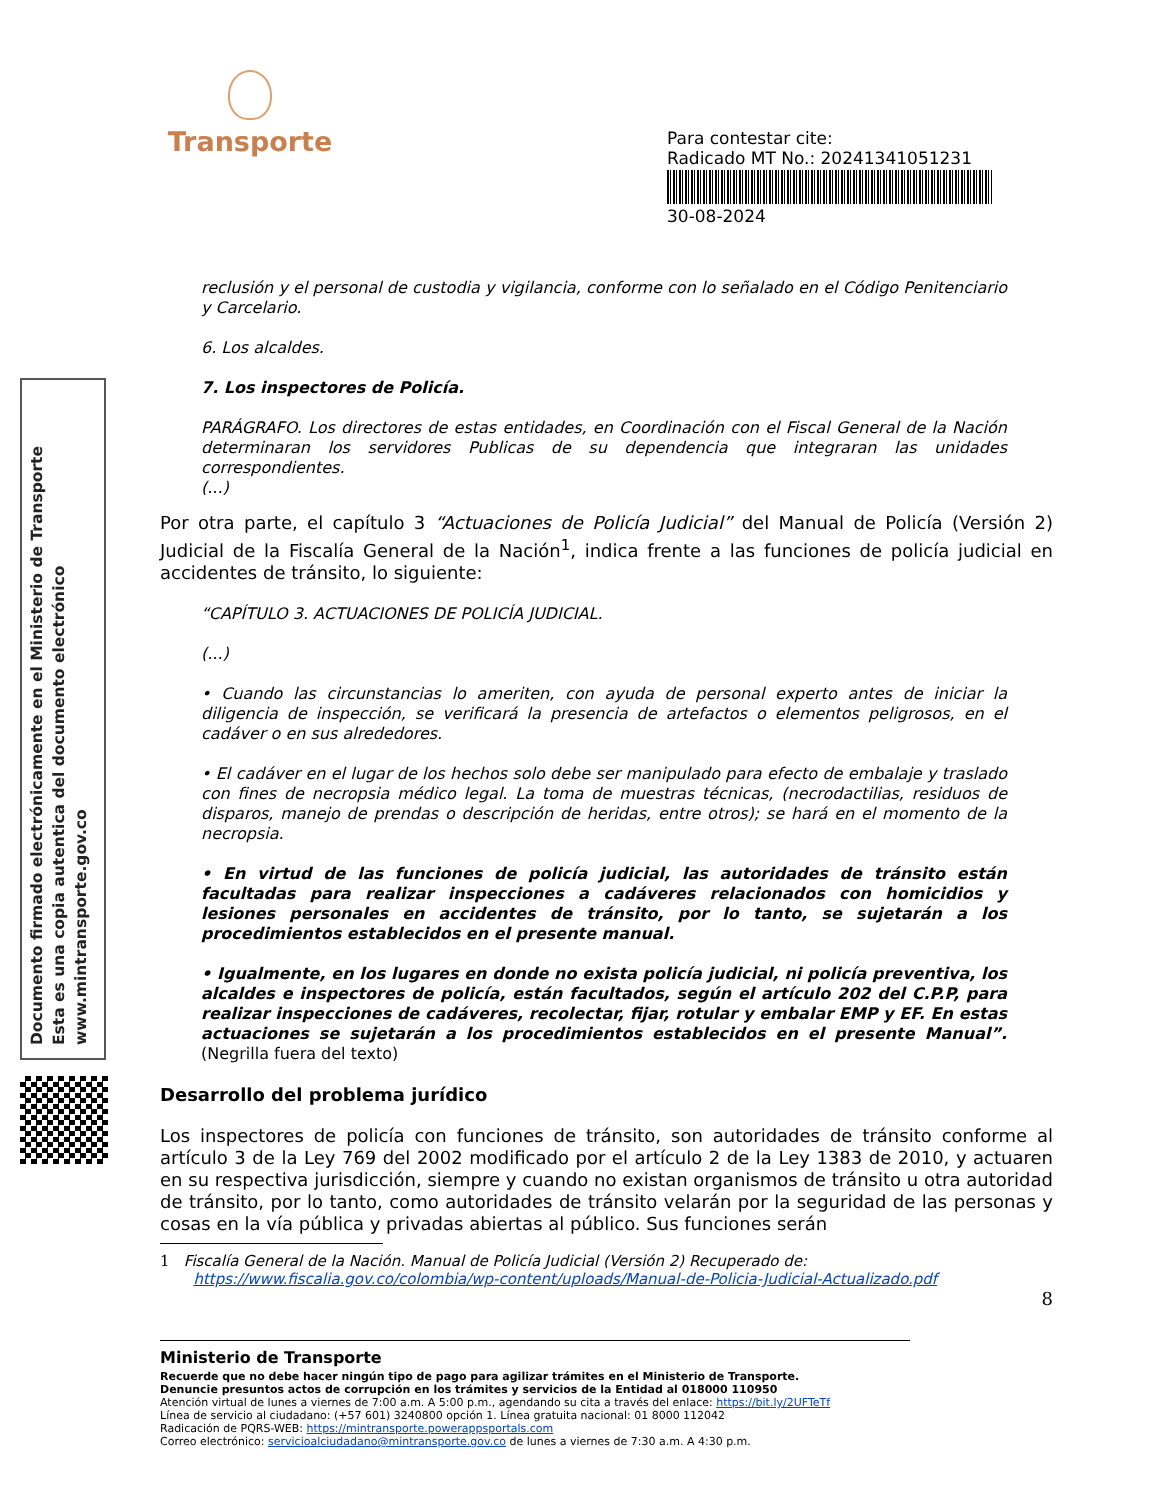Transporte
Para contestar cite:
Radicado MT No.: 20241341051231
30-08-2024
Documento firmado electrónicamente en el Ministerio de Transporte
Esta es una copia autentica del documento electrónico
www.mintransporte.gov.co
reclusión y el personal de custodia y vigilancia, conforme con lo señalado en el Código Penitenciario y Carcelario.
6. Los alcaldes.
7. Los inspectores de Policía.
PARÁGRAFO. Los directores de estas entidades, en Coordinación con el Fiscal General de la Nación determinaran los servidores Publicas de su dependencia que integraran las unidades correspondientes.
(...)
Por otra parte, el capítulo 3 “Actuaciones de Policía Judicial” del Manual de Policía (Versión 2) Judicial de la Fiscalía General de la Nación<sup>1</sup>, indica frente a las funciones de policía judicial en accidentes de tránsito, lo siguiente:
“CAPÍTULO 3. ACTUACIONES DE POLICÍA JUDICIAL.
(...)
• Cuando las circunstancias lo ameriten, con ayuda de personal experto antes de iniciar la diligencia de inspección, se verificará la presencia de artefactos o elementos peligrosos, en el cadáver o en sus alrededores.
• El cadáver en el lugar de los hechos solo debe ser manipulado para efecto de embalaje y traslado con fines de necropsia médico legal. La toma de muestras técnicas, (necrodactilias, residuos de disparos, manejo de prendas o descripción de heridas, entre otros); se hará en el momento de la necropsia.
• En virtud de las funciones de policía judicial, las autoridades de tránsito están facultadas para realizar inspecciones a cadáveres relacionados con homicidios y lesiones personales en accidentes de tránsito, por lo tanto, se sujetarán a los procedimientos establecidos en el presente manual.
• Igualmente, en los lugares en donde no exista policía judicial, ni policía preventiva, los alcaldes e inspectores de policía, están facultados, según el artículo 202 del C.P.P, para realizar inspecciones de cadáveres, recolectar, fijar, rotular y embalar EMP y EF. En estas actuaciones se sujetarán a los procedimientos establecidos en el presente Manual”. (Negrilla fuera del texto)
Desarrollo del problema jurídico
Los inspectores de policía con funciones de tránsito, son autoridades de tránsito conforme al artículo 3 de la Ley 769 del 2002 modificado por el artículo 2 de la Ley 1383 de 2010, y actuaren en su respectiva jurisdicción, siempre y cuando no existan organismos de tránsito u otra autoridad de tránsito, por lo tanto, como autoridades de tránsito velarán por la seguridad de las personas y cosas en la vía pública y privadas abiertas al público. Sus funciones serán
1 Fiscalía General de la Nación. Manual de Policía Judicial (Versión 2) Recuperado de:
https://www.fiscalia.gov.co/colombia/wp-content/uploads/Manual-de-Policia-Judicial-Actualizado.pdf
8
Ministerio de Transporte
Recuerde que no debe hacer ningún tipo de pago para agilizar trámites en el Ministerio de Transporte.
Denuncie presuntos actos de corrupción en los trámites y servicios de la Entidad al 018000 110950
Atención virtual de lunes a viernes de 7:00 a.m. A 5:00 p.m., agendando su cita a través del enlace: https://bit.ly/2UFTeTf
Línea de servicio al ciudadano: (+57 601) 3240800 opción 1. Línea gratuita nacional: 01 8000 112042
Radicación de PQRS-WEB: https://mintransporte.powerappsportals.com
Correo electrónico: servicioalciudadano@mintransporte.gov.co de lunes a viernes de 7:30 a.m. A 4:30 p.m.